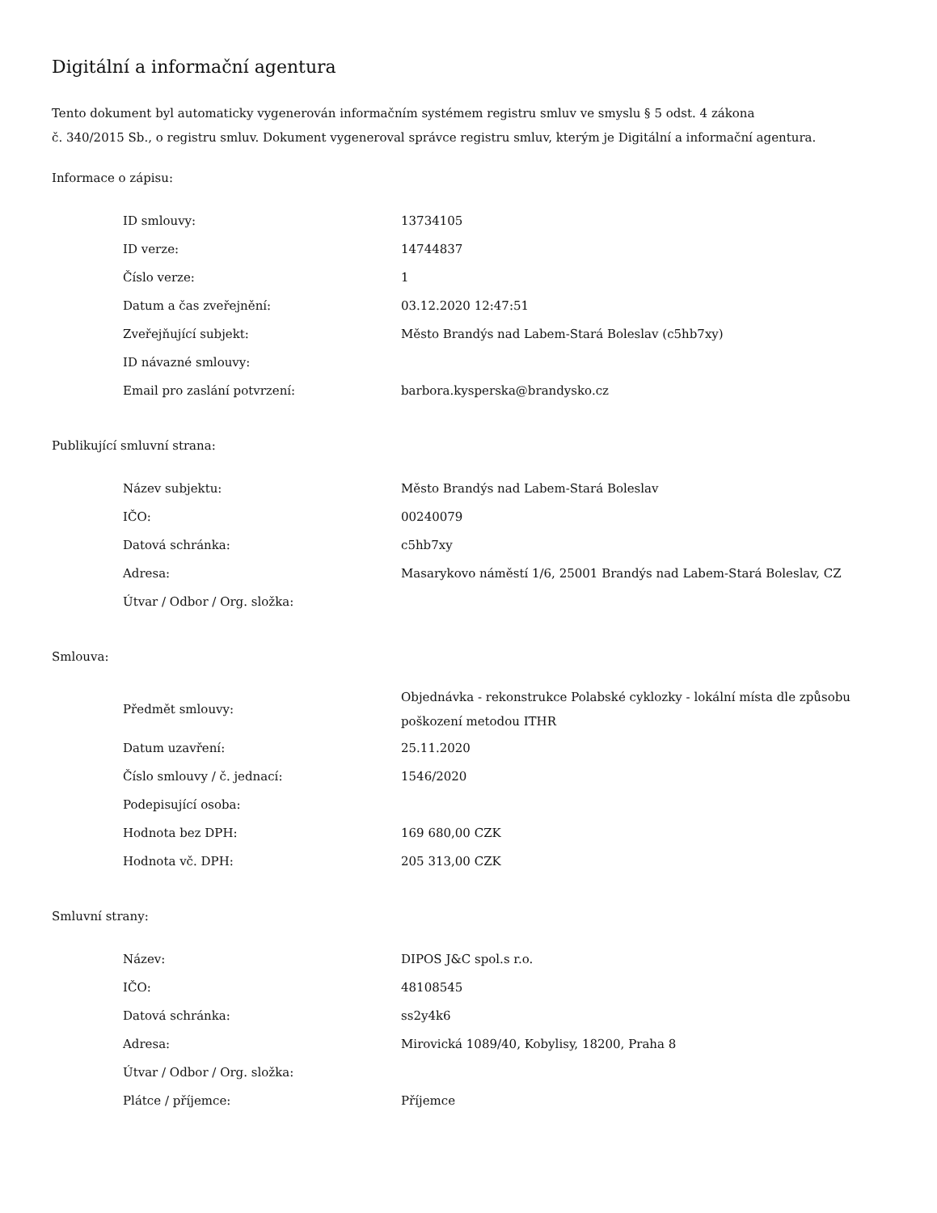Digitální a informační agentura
Tento dokument byl automaticky vygenerován informačním systémem registru smluv ve smyslu § 5 odst. 4 zákona
č. 340/2015 Sb., o registru smluv. Dokument vygeneroval správce registru smluv, kterým je Digitální a informační agentura.
Informace o zápisu:
| ID smlouvy: | 13734105 |
| ID verze: | 14744837 |
| Číslo verze: | 1 |
| Datum a čas zveřejnění: | 03.12.2020 12:47:51 |
| Zveřejňující subjekt: | Město Brandýs nad Labem-Stará Boleslav (c5hb7xy) |
| ID návazné smlouvy: | |
| Email pro zaslání potvrzení: | barbora.kysperska@brandysko.cz |
Publikující smluvní strana:
| Název subjektu: | Město Brandýs nad Labem-Stará Boleslav |
| IČO: | 00240079 |
| Datová schránka: | c5hb7xy |
| Adresa: | Masarykovo náměstí 1/6, 25001 Brandýs nad Labem-Stará Boleslav, CZ |
| Útvar / Odbor / Org. složka: | |
Smlouva:
| Předmět smlouvy: | Objednávka - rekonstrukce Polabské cyklozky - lokální místa dle způsobu poškození metodou ITHR |
| Datum uzavření: | 25.11.2020 |
| Číslo smlouvy / č. jednací: | 1546/2020 |
| Podepisující osoba: | |
| Hodnota bez DPH: | 169 680,00 CZK |
| Hodnota vč. DPH: | 205 313,00 CZK |
Smluvní strany:
| Název: | DIPOS J&C spol.s r.o. |
| IČO: | 48108545 |
| Datová schránka: | ss2y4k6 |
| Adresa: | Mirovická 1089/40, Kobylisy, 18200, Praha 8 |
| Útvar / Odbor / Org. složka: | |
| Plátce / příjemce: | Příjemce |